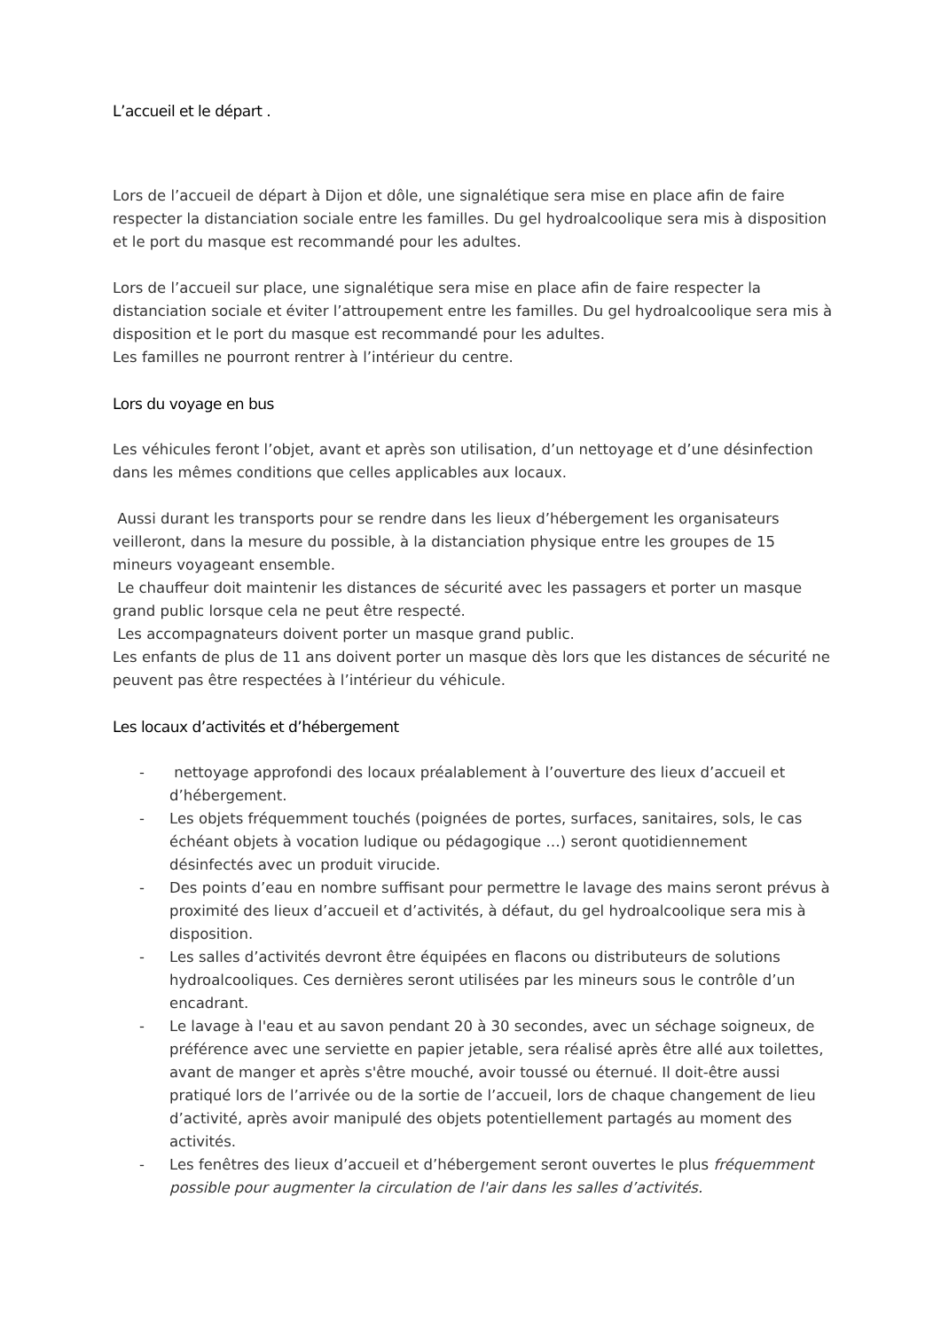L’accueil et le départ .
Lors de l’accueil de départ à Dijon et dôle, une signalétique sera mise en place afin de faire respecter la distanciation sociale entre les familles. Du gel hydroalcoolique sera mis à disposition et le port du masque est recommandé pour les adultes.
Lors de l’accueil sur place, une signalétique sera mise en place afin de faire respecter la distanciation sociale et éviter l’attroupement entre les familles. Du gel hydroalcoolique sera mis à disposition et le port du masque est recommandé pour les adultes.
Les familles ne pourront rentrer à l’intérieur du centre.
Lors du voyage en bus
Les véhicules feront l’objet, avant et après son utilisation, d’un nettoyage et d’une désinfection dans les mêmes conditions que celles applicables aux locaux.
Aussi durant les transports pour se rendre dans les lieux d’hébergement les organisateurs veilleront, dans la mesure du possible, à la distanciation physique entre les groupes de 15 mineurs voyageant ensemble.
Le chauffeur doit maintenir les distances de sécurité avec les passagers et porter un masque grand public lorsque cela ne peut être respecté.
Les accompagnateurs doivent porter un masque grand public.
Les enfants de plus de 11 ans doivent porter un masque dès lors que les distances de sécurité ne peuvent pas être respectées à l’intérieur du véhicule.
Les locaux d’activités et d’hébergement
- nettoyage approfondi des locaux préalablement à l’ouverture des lieux d’accueil et d’hébergement.
- Les objets fréquemment touchés (poignées de portes, surfaces, sanitaires, sols, le cas échéant objets à vocation ludique ou pédagogique …) seront quotidiennement désinfectés avec un produit virucide.
- Des points d’eau en nombre suffisant pour permettre le lavage des mains seront prévus à proximité des lieux d’accueil et d’activités, à défaut, du gel hydroalcoolique sera mis à disposition.
- Les salles d’activités devront être équipées en flacons ou distributeurs de solutions hydroalcooliques. Ces dernières seront utilisées par les mineurs sous le contrôle d’un encadrant.
- Le lavage à l'eau et au savon pendant 20 à 30 secondes, avec un séchage soigneux, de préférence avec une serviette en papier jetable, sera réalisé après être allé aux toilettes, avant de manger et après s'être mouché, avoir toussé ou éternué. Il doit-être aussi pratiqué lors de l’arrivée ou de la sortie de l’accueil, lors de chaque changement de lieu d’activité, après avoir manipulé des objets potentiellement partagés au moment des activités.
- Les fenêtres des lieux d’accueil et d’hébergement seront ouvertes le plus fréquemment possible pour augmenter la circulation de l'air dans les salles d’activités.